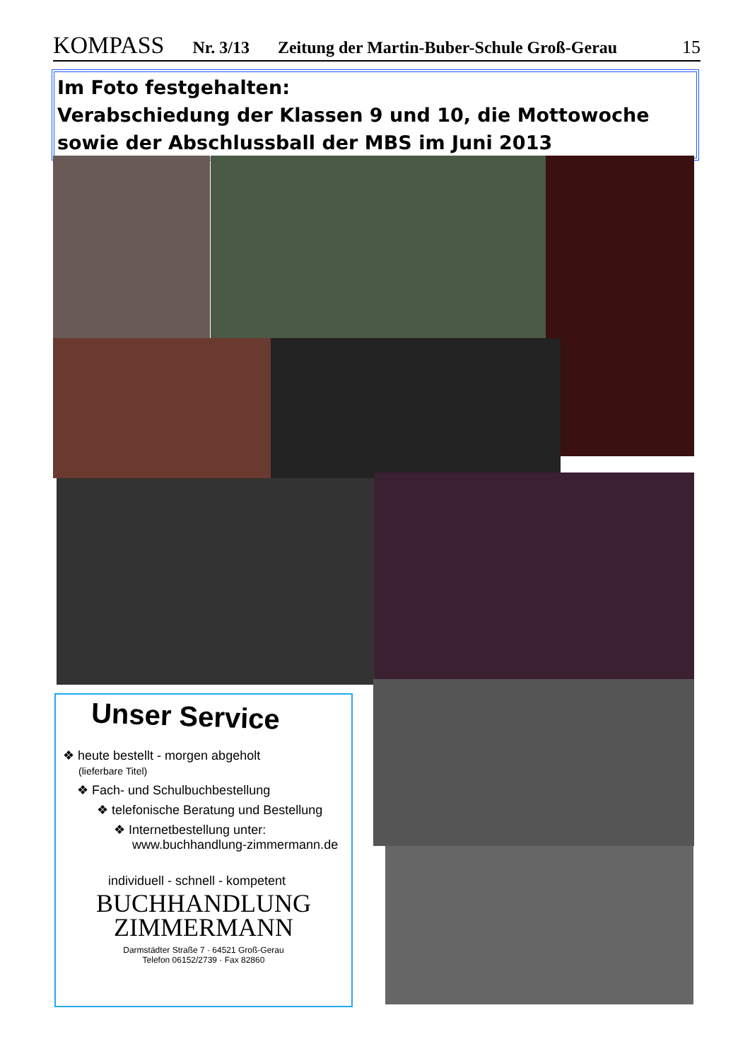KOMPASS Nr. 3/13 Zeitung der Martin-Buber-Schule Groß-Gerau 15
Im Foto festgehalten:
Verabschiedung der Klassen 9 und 10, die Mottowoche sowie der Abschlussball der MBS im Juni 2013
Unser Service
❖ heute bestellt - morgen abgeholt
(lieferbare Titel)
❖ Fach- und Schulbuchbestellung
❖ telefonische Beratung und Bestellung
❖ Internetbestellung unter:
www.buchhandlung-zimmermann.de
individuell - schnell - kompetent
BUCHHANDLUNG
ZIMMERMANN
Darmstädter Straße 7 · 64521 Groß-Gerau
Telefon 06152/2739 · Fax 82860